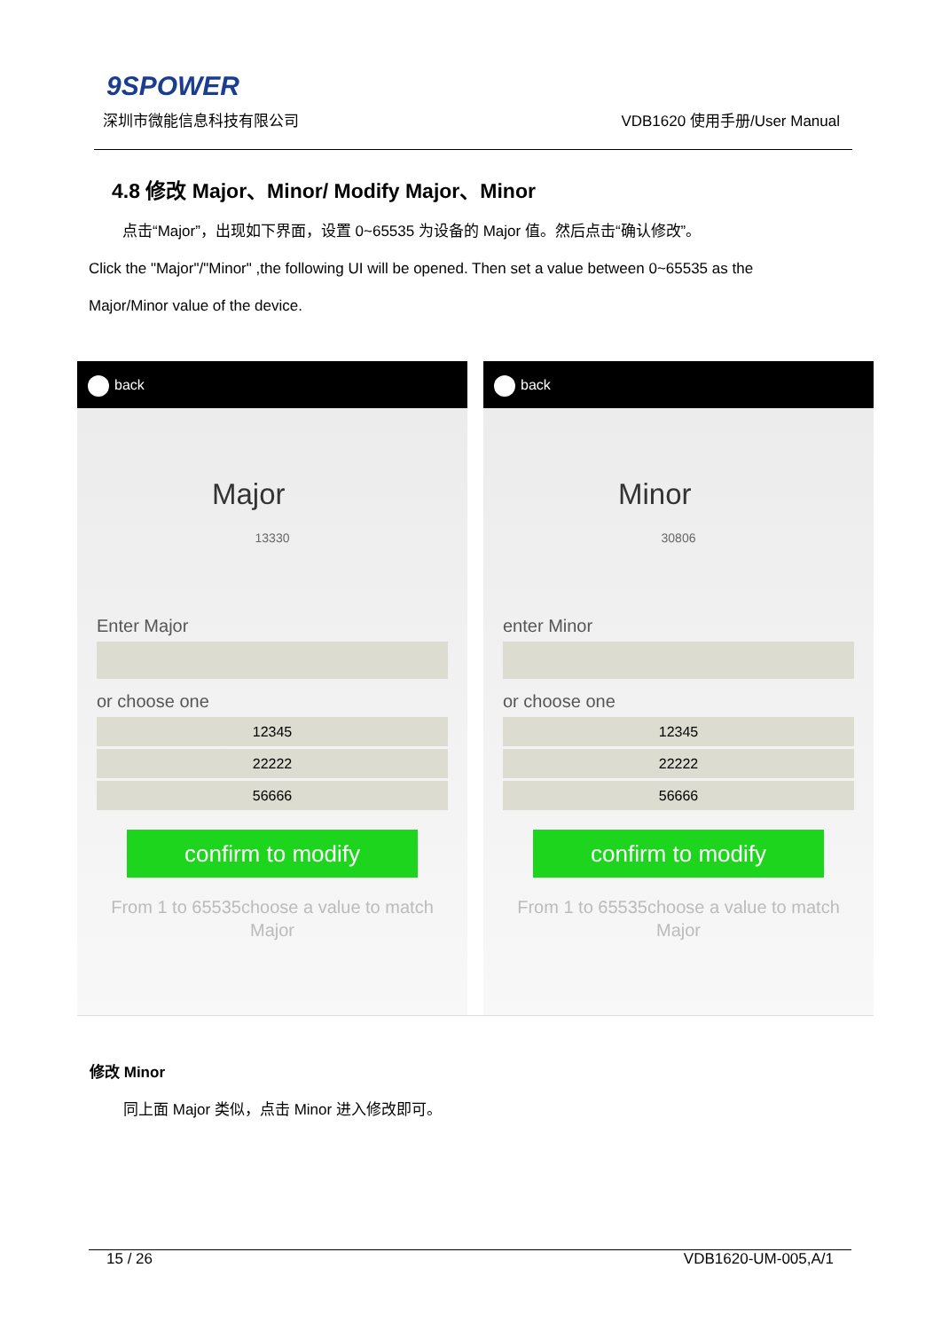9SPOWER
深圳市微能信息科技有限公司 VDB1620 使用手册/User Manual
4.8 修改 Major、Minor/ Modify Major、Minor
点击“Major”，出现如下界面，设置 0~65535 为设备的 Major 值。然后点击“确认修改”。
Click the "Major"/"Minor" ,the following UI will be opened. Then set a value between 0~65535 as the
Major/Minor value of the device.
back
Major
13330
Enter Major
or choose one
12345
22222
56666
confirm to modify
From 1 to 65535choose a value to match
Major
back
Minor
30806
enter Minor
or choose one
12345
22222
56666
confirm to modify
From 1 to 65535choose a value to match
Major
修改 Minor
同上面 Major 类似，点击 Minor 进入修改即可。
15 / 26 VDB1620-UM-005,A/1